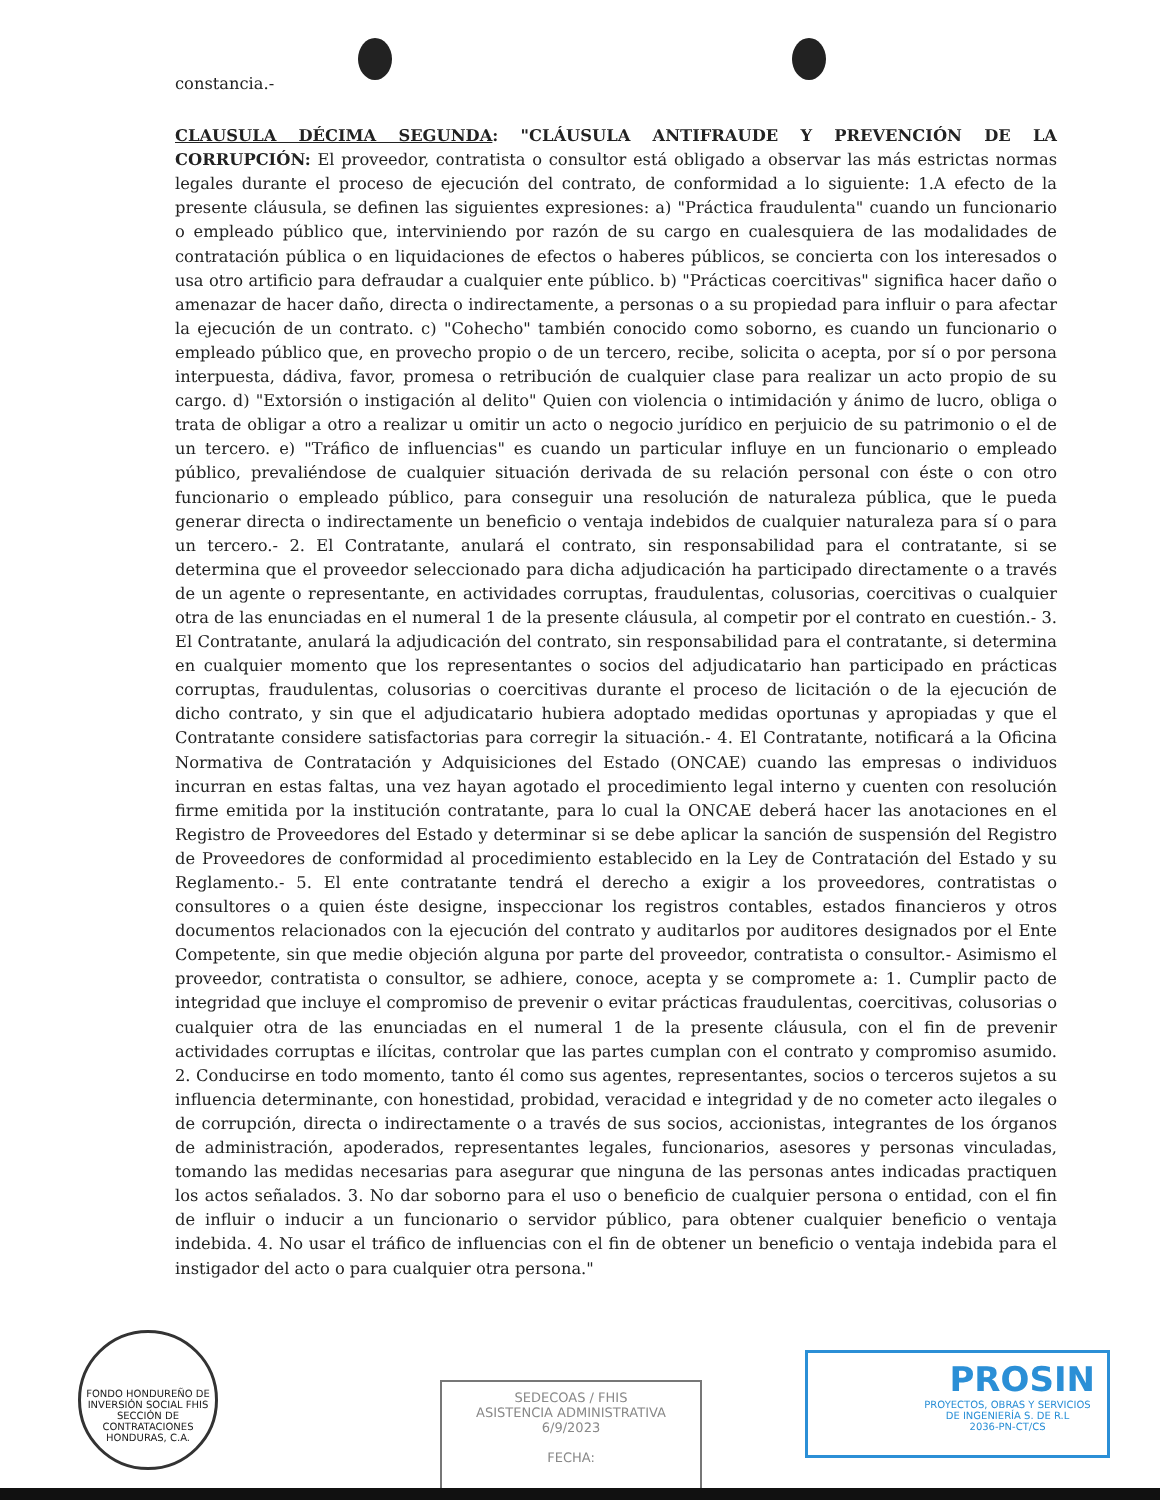constancia.-
CLAUSULA DÉCIMA SEGUNDA: "CLÁUSULA ANTIFRAUDE Y PREVENCIÓN DE LA CORRUPCIÓN: El proveedor, contratista o consultor está obligado a observar las más estrictas normas legales durante el proceso de ejecución del contrato, de conformidad a lo siguiente: 1.A efecto de la presente cláusula, se definen las siguientes expresiones: a) "Práctica fraudulenta" cuando un funcionario o empleado público que, interviniendo por razón de su cargo en cualesquiera de las modalidades de contratación pública o en liquidaciones de efectos o haberes públicos, se concierta con los interesados o usa otro artificio para defraudar a cualquier ente público. b) "Prácticas coercitivas" significa hacer daño o amenazar de hacer daño, directa o indirectamente, a personas o a su propiedad para influir o para afectar la ejecución de un contrato. c) "Cohecho" también conocido como soborno, es cuando un funcionario o empleado público que, en provecho propio o de un tercero, recibe, solicita o acepta, por sí o por persona interpuesta, dádiva, favor, promesa o retribución de cualquier clase para realizar un acto propio de su cargo. d) "Extorsión o instigación al delito" Quien con violencia o intimidación y ánimo de lucro, obliga o trata de obligar a otro a realizar u omitir un acto o negocio jurídico en perjuicio de su patrimonio o el de un tercero. e) "Tráfico de influencias" es cuando un particular influye en un funcionario o empleado público, prevaliéndose de cualquier situación derivada de su relación personal con éste o con otro funcionario o empleado público, para conseguir una resolución de naturaleza pública, que le pueda generar directa o indirectamente un beneficio o ventaja indebidos de cualquier naturaleza para sí o para un tercero.- 2. El Contratante, anulará el contrato, sin responsabilidad para el contratante, si se determina que el proveedor seleccionado para dicha adjudicación ha participado directamente o a través de un agente o representante, en actividades corruptas, fraudulentas, colusorias, coercitivas o cualquier otra de las enunciadas en el numeral 1 de la presente cláusula, al competir por el contrato en cuestión.- 3. El Contratante, anulará la adjudicación del contrato, sin responsabilidad para el contratante, si determina en cualquier momento que los representantes o socios del adjudicatario han participado en prácticas corruptas, fraudulentas, colusorias o coercitivas durante el proceso de licitación o de la ejecución de dicho contrato, y sin que el adjudicatario hubiera adoptado medidas oportunas y apropiadas y que el Contratante considere satisfactorias para corregir la situación.- 4. El Contratante, notificará a la Oficina Normativa de Contratación y Adquisiciones del Estado (ONCAE) cuando las empresas o individuos incurran en estas faltas, una vez hayan agotado el procedimiento legal interno y cuenten con resolución firme emitida por la institución contratante, para lo cual la ONCAE deberá hacer las anotaciones en el Registro de Proveedores del Estado y determinar si se debe aplicar la sanción de suspensión del Registro de Proveedores de conformidad al procedimiento establecido en la Ley de Contratación del Estado y su Reglamento.- 5. El ente contratante tendrá el derecho a exigir a los proveedores, contratistas o consultores o a quien éste designe, inspeccionar los registros contables, estados financieros y otros documentos relacionados con la ejecución del contrato y auditarlos por auditores designados por el Ente Competente, sin que medie objeción alguna por parte del proveedor, contratista o consultor.- Asimismo el proveedor, contratista o consultor, se adhiere, conoce, acepta y se compromete a: 1. Cumplir pacto de integridad que incluye el compromiso de prevenir o evitar prácticas fraudulentas, coercitivas, colusorias o cualquier otra de las enunciadas en el numeral 1 de la presente cláusula, con el fin de prevenir actividades corruptas e ilícitas, controlar que las partes cumplan con el contrato y compromiso asumido. 2. Conducirse en todo momento, tanto él como sus agentes, representantes, socios o terceros sujetos a su influencia determinante, con honestidad, probidad, veracidad e integridad y de no cometer acto ilegales o de corrupción, directa o indirectamente o a través de sus socios, accionistas, integrantes de los órganos de administración, apoderados, representantes legales, funcionarios, asesores y personas vinculadas, tomando las medidas necesarias para asegurar que ninguna de las personas antes indicadas practiquen los actos señalados. 3. No dar soborno para el uso o beneficio de cualquier persona o entidad, con el fin de influir o inducir a un funcionario o servidor público, para obtener cualquier beneficio o ventaja indebida. 4. No usar el tráfico de influencias con el fin de obtener un beneficio o ventaja indebida para el instigador del acto o para cualquier otra persona."
FONDO HONDUREÑO DE INVERSIÓN SOCIAL FHIS
SECCIÓN DE CONTRATACIONES
HONDURAS, C.A.
SEDECOAS / FHIS
ASISTENCIA ADMINISTRATIVA
6/9/2023
FECHA:
PROSIN
PROYECTOS, OBRAS Y SERVICIOS DE INGENIERÍA S. DE R.L
2036-PN-CT/CS